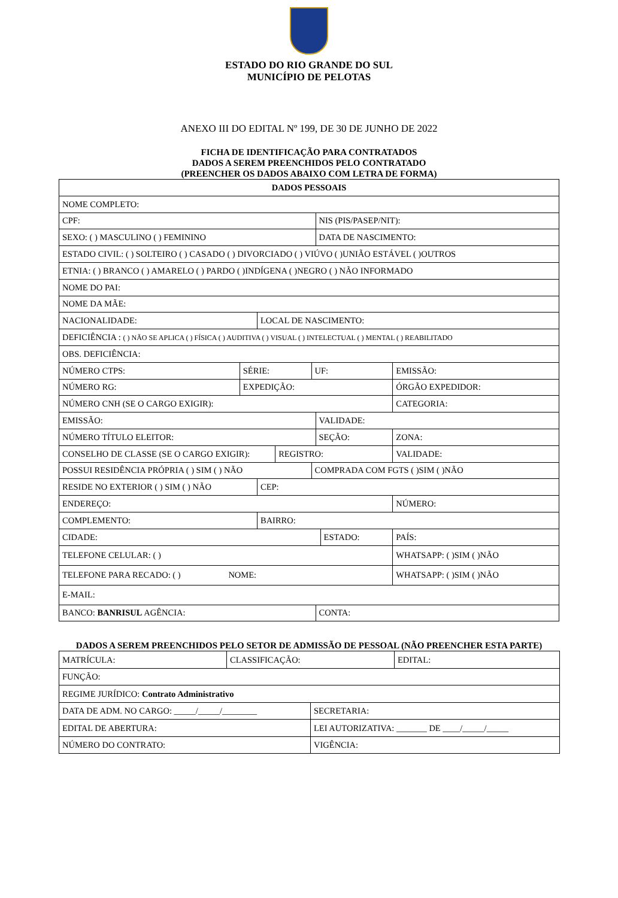ESTADO DO RIO GRANDE DO SUL
MUNICÍPIO DE PELOTAS
ANEXO III DO EDITAL Nº 199, DE 30 DE JUNHO DE 2022
FICHA DE IDENTIFICAÇÃO PARA CONTRATADOS
DADOS A SEREM PREENCHIDOS PELO CONTRATADO
(PREENCHER OS DADOS ABAIXO COM LETRA DE FORMA)
| DADOS PESSOAIS | | | | | | | |
| NOME COMPLETO: | | | | | | | |
| CPF: | | | | | NIS (PIS/PASEP/NIT): | | |
| SEXO: ( ) MASCULINO ( ) FEMININO | | | | | DATA DE NASCIMENTO: | | |
| ESTADO CIVIL: ( ) SOLTEIRO ( ) CASADO ( ) DIVORCIADO ( ) VIÚVO ( )UNIÃO ESTÁVEL ( )OUTROS | | | | | | | |
| ETNIA: ( ) BRANCO ( ) AMARELO ( ) PARDO ( )INDÍGENA ( )NEGRO ( ) NÃO INFORMADO | | | | | | | |
| NOME DO PAI: | | | | | | | |
| NOME DA MÃE: | | | | | | | |
| NACIONALIDADE: | | LOCAL DE NASCIMENTO: | | | | | |
| DEFICIÊNCIA : ( ) NÃO SE APLICA ( ) FÍSICA ( ) AUDITIVA ( ) VISUAL ( ) INTELECTUAL ( ) MENTAL ( ) REABILITADO | | | | | | | |
| OBS. DEFICIÊNCIA: | | | | | | | |
| NÚMERO CTPS: | SÉRIE: | | | UF: | | | EMISSÃO: |
| NÚMERO RG: | EXPEDIÇÃO: | | | | | | ÓRGÃO EXPEDIDOR: |
| NÚMERO CNH (SE O CARGO EXIGIR): | | | | | | | CATEGORIA: |
| EMISSÃO: | | | | | VALIDADE: | | |
| NÚMERO TÍTULO ELEITOR: | | | | | SEÇÃO: | | ZONA: |
| CONSELHO DE CLASSE (SE O CARGO EXIGIR): | | | REGISTRO: | | | | VALIDADE: |
| POSSUI RESIDÊNCIA PRÓPRIA ( ) SIM ( ) NÃO | | | | COMPRADA COM FGTS ( )SIM ( )NÃO | | | |
| RESIDE NO EXTERIOR ( ) SIM ( ) NÃO | | CEP: | | | | | |
| ENDEREÇO: | | | | | | | NÚMERO: |
| COMPLEMENTO: | | BAIRRO: | | | | | |
| CIDADE: | | | | | | ESTADO: | PAÍS: |
| TELEFONE CELULAR: ( ) | | | | | | | WHATSAPP: ( )SIM ( )NÃO |
| TELEFONE PARA RECADO: ( ) NOME: | | | | | | | WHATSAPP: ( )SIM ( )NÃO |
| E-MAIL: | | | | | | | |
| BANCO: BANRISUL AGÊNCIA: | | | | | CONTA: | | |
DADOS A SEREM PREENCHIDOS PELO SETOR DE ADMISSÃO DE PESSOAL (NÃO PREENCHER ESTA PARTE)
| MATRÍCULA: | CLASSIFICAÇÃO: | | EDITAL: |
| FUNÇÃO: | | | |
| REGIME JURÍDICO: Contrato Administrativo | | | |
| DATA DE ADM. NO CARGO: _____/_____/________ | | SECRETARIA: | |
| EDITAL DE ABERTURA: | | LEI AUTORIZATIVA: _______ DE ____/_____/_____ | |
| NÚMERO DO CONTRATO: | | VIGÊNCIA: | |